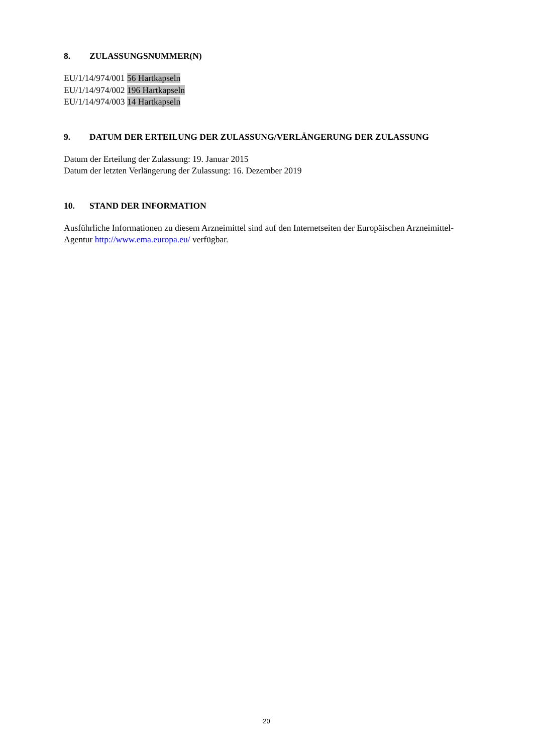8. ZULASSUNGSNUMMER(N)
EU/1/14/974/001 56 Hartkapseln
EU/1/14/974/002 196 Hartkapseln
EU/1/14/974/003 14 Hartkapseln
9. DATUM DER ERTEILUNG DER ZULASSUNG/VERLÄNGERUNG DER ZULASSUNG
Datum der Erteilung der Zulassung: 19. Januar 2015
Datum der letzten Verlängerung der Zulassung: 16. Dezember 2019
10. STAND DER INFORMATION
Ausführliche Informationen zu diesem Arzneimittel sind auf den Internetseiten der Europäischen Arzneimittel-Agentur http://www.ema.europa.eu/ verfügbar.
20